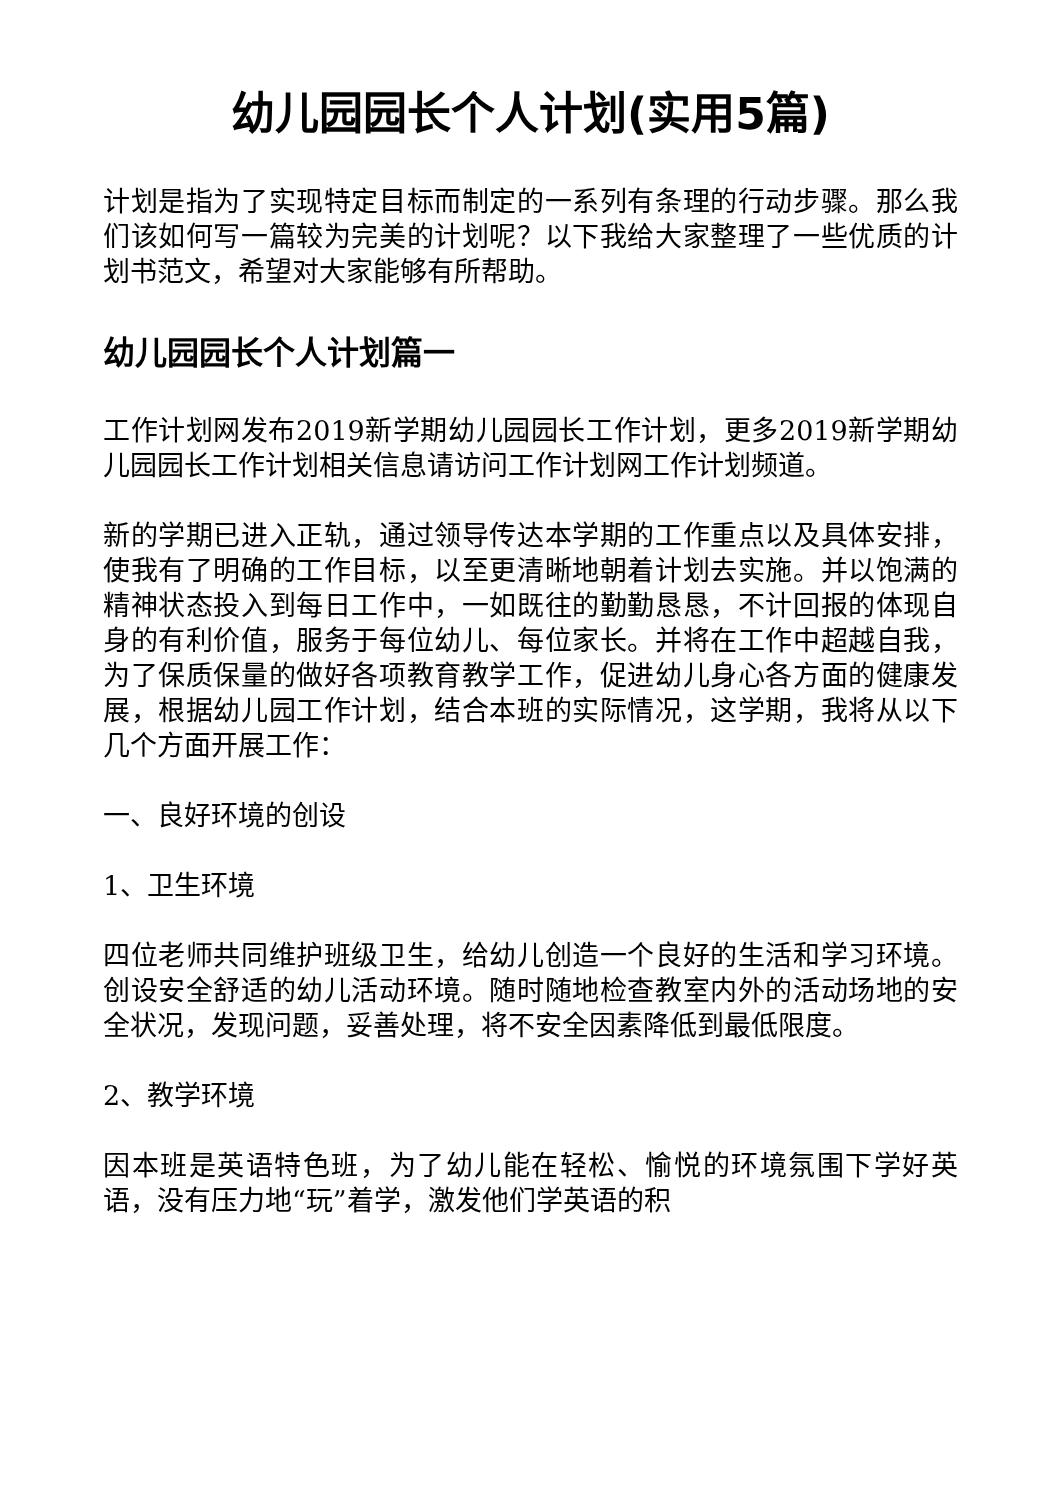幼儿园园长个人计划(实用5篇)
计划是指为了实现特定目标而制定的一系列有条理的行动步骤。那么我们该如何写一篇较为完美的计划呢？以下我给大家整理了一些优质的计划书范文，希望对大家能够有所帮助。
幼儿园园长个人计划篇一
工作计划网发布2019新学期幼儿园园长工作计划，更多2019新学期幼儿园园长工作计划相关信息请访问工作计划网工作计划频道。
新的学期已进入正轨，通过领导传达本学期的工作重点以及具体安排，使我有了明确的工作目标，以至更清晰地朝着计划去实施。并以饱满的精神状态投入到每日工作中，一如既往的勤勤恳恳，不计回报的体现自身的有利价值，服务于每位幼儿、每位家长。并将在工作中超越自我，为了保质保量的做好各项教育教学工作，促进幼儿身心各方面的健康发展，根据幼儿园工作计划，结合本班的实际情况，这学期，我将从以下几个方面开展工作：
一、良好环境的创设
1、卫生环境
四位老师共同维护班级卫生，给幼儿创造一个良好的生活和学习环境。创设安全舒适的幼儿活动环境。随时随地检查教室内外的活动场地的安全状况，发现问题，妥善处理，将不安全因素降低到最低限度。
2、教学环境
因本班是英语特色班，为了幼儿能在轻松、愉悦的环境氛围下学好英语，没有压力地“玩”着学，激发他们学英语的积